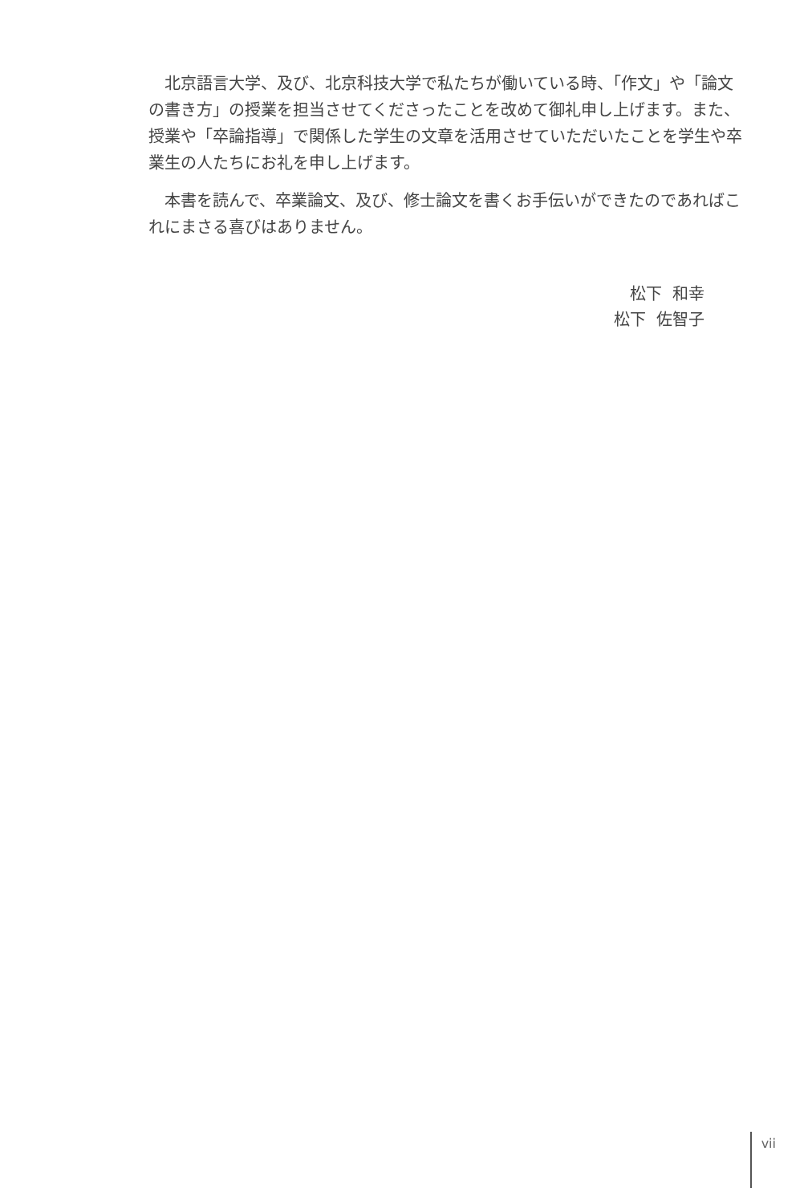北京語言大学、及び、北京科技大学で私たちが働いている時、「作文」や「論文の書き方」の授業を担当させてくださったことを改めて御礼申し上げます。また、授業や「卒論指導」で関係した学生の文章を活用させていただいたことを学生や卒業生の人たちにお礼を申し上げます。
本書を読んで、卒業論文、及び、修士論文を書くお手伝いができたのであればこれにまさる喜びはありません。
松下 和幸
松下 佐智子
vii